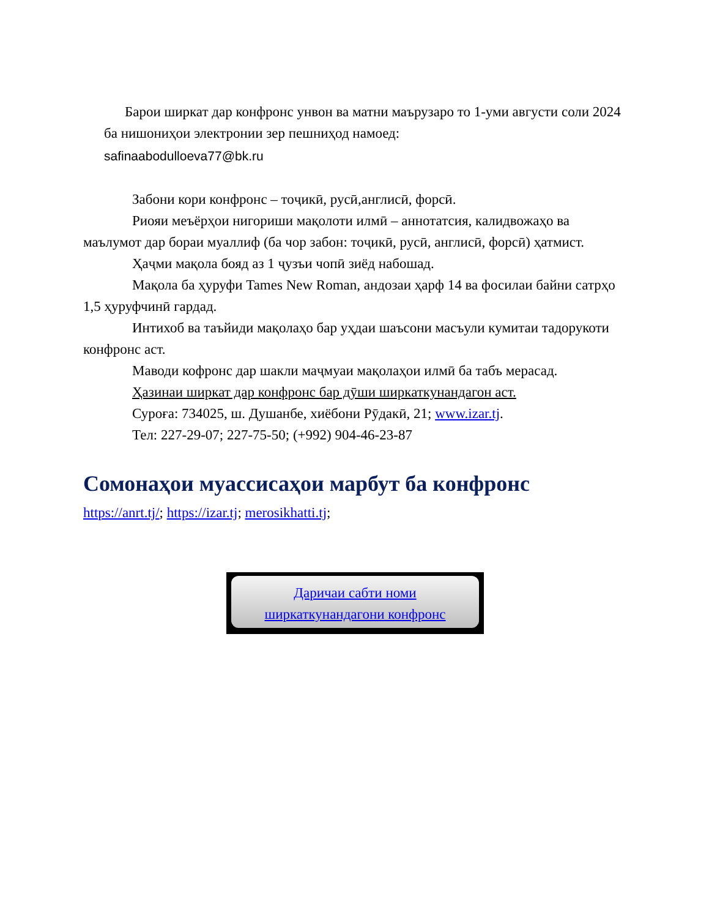Барои ширкат дар конфронс унвон ва матни маърузаро то 1-уми августи соли 2024 ба нишониҳои электронии зер пешниҳод намоед:
safinaabodulloeva77@bk.ru
Забони кори конфронс – тоҷикӣ, русӣ,англисӣ, форсӣ.
Риояи меъёрҳои нигориши мақолоти илмӣ – аннотатсия, калидвожаҳо ва маълумот дар бораи муаллиф (ба чор забон: тоҷикӣ, русӣ, англисӣ, форсӣ) ҳатмист.
Ҳаҷми мақола бояд аз 1 ҷузъи чопӣ зиёд набошад.
Мақола ба ҳуруфи Tames New Roman, андозаи ҳарф 14 ва фосилаи байни сатрҳо 1,5 ҳуруфчинӣ гардад.
Интихоб ва таъйиди мақолаҳо бар уҳдаи шаъсони масъули кумитаи тадорукоти конфронс аст.
Маводи кофронс дар шакли маҷмуаи мақолаҳои илмӣ ба табъ мерасад.
Ҳазинаи ширкат дар конфронс бар дӯши ширкаткунандагон аст.
Суроға: 734025, ш. Душанбе, хиёбони Рӯдакӣ, 21; www.izar.tj.
Тел: 227-29-07; 227-75-50; (+992) 904-46-23-87
Сомонаҳои муассисаҳои марбут ба конфронс
https://anrt.tj/; https://izar.tj; merosikhatti.tj;
Даричаи сабти номи ширкаткунандагони конфронс